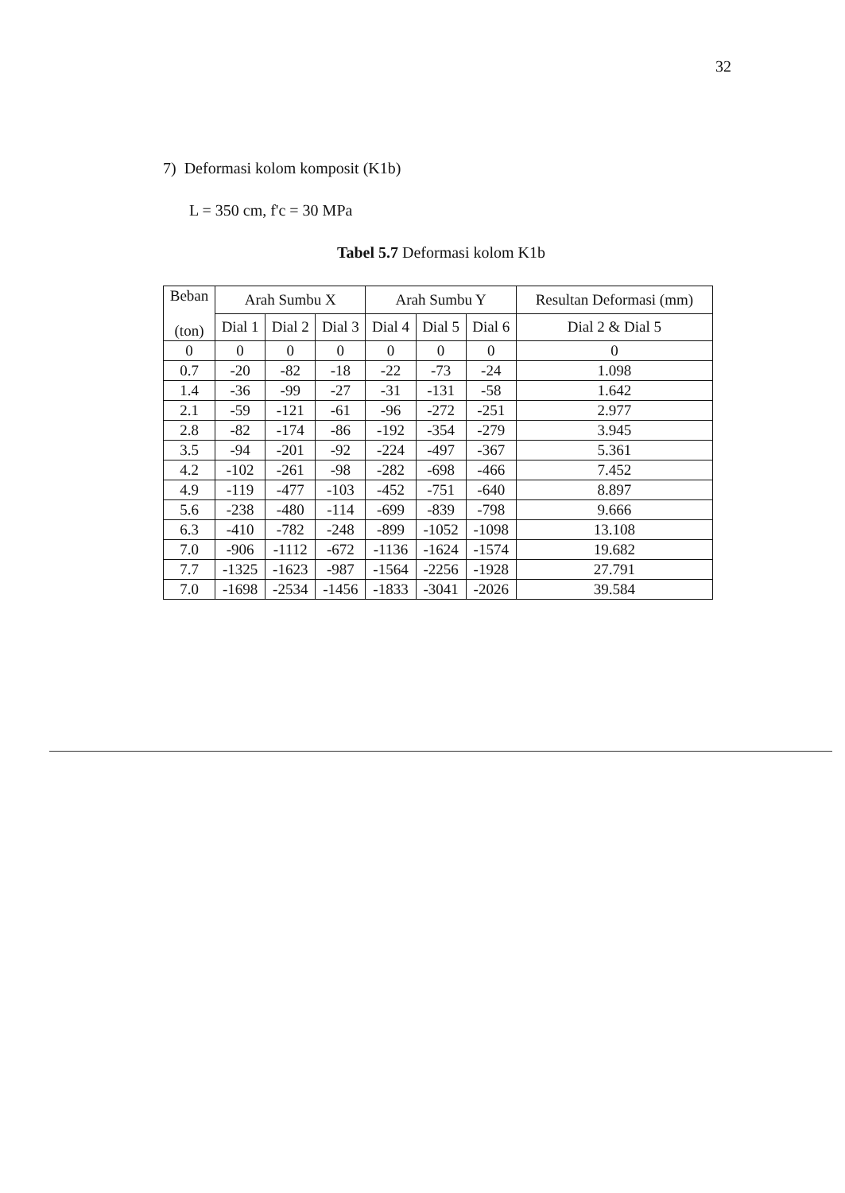32
7) Deformasi kolom komposit (K1b)
L = 350 cm, f'c = 30 MPa
Tabel 5.7 Deformasi kolom K1b
| Beban (ton) | Arah Sumbu X | | | Arah Sumbu Y | | | Resultan Deformasi (mm) |
| --- | --- | --- | --- | --- | --- | --- | --- |
| | Dial 1 | Dial 2 | Dial 3 | Dial 4 | Dial 5 | Dial 6 | Dial 2 & Dial 5 |
| 0 | 0 | 0 | 0 | 0 | 0 | 0 | 0 |
| 0.7 | -20 | -82 | -18 | -22 | -73 | -24 | 1.098 |
| 1.4 | -36 | -99 | -27 | -31 | -131 | -58 | 1.642 |
| 2.1 | -59 | -121 | -61 | -96 | -272 | -251 | 2.977 |
| 2.8 | -82 | -174 | -86 | -192 | -354 | -279 | 3.945 |
| 3.5 | -94 | -201 | -92 | -224 | -497 | -367 | 5.361 |
| 4.2 | -102 | -261 | -98 | -282 | -698 | -466 | 7.452 |
| 4.9 | -119 | -477 | -103 | -452 | -751 | -640 | 8.897 |
| 5.6 | -238 | -480 | -114 | -699 | -839 | -798 | 9.666 |
| 6.3 | -410 | -782 | -248 | -899 | -1052 | -1098 | 13.108 |
| 7.0 | -906 | -1112 | -672 | -1136 | -1624 | -1574 | 19.682 |
| 7.7 | -1325 | -1623 | -987 | -1564 | -2256 | -1928 | 27.791 |
| 7.0 | -1698 | -2534 | -1456 | -1833 | -3041 | -2026 | 39.584 |